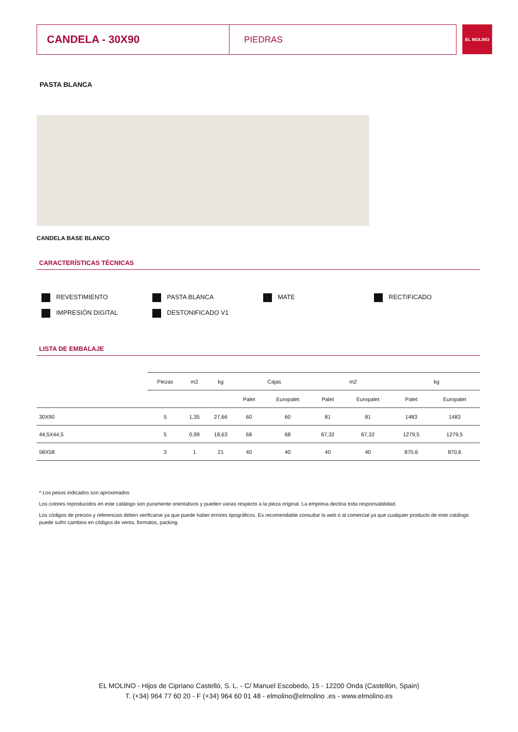CANDELA - 30X90
PIEDRAS
EL MOLINO
PASTA BLANCA
CANDELA BASE BLANCO
CARACTERÍSTICAS TÉCNICAS
REVESTIMIENTO
PASTA BLANCA
MATE
RECTIFICADO
IMPRESIÓN DIGITAL
DESTONIFICADO V1
LISTA DE EMBALAJE
| | Piezas | m2 | kg | Cajas | | m2 | | kg | |
| | | | | Palet | Europalet | Palet | Europalet | Palet | Europalet |
| 30X90 | 5 | 1,35 | 27,66 | 60 | 60 | 81 | 81 | 1483 | 1483 |
| 44,5X44,5 | 5 | 0,99 | 18,63 | 68 | 68 | 67,32 | 67,32 | 1279,5 | 1279,5 |
| 58X58 | 3 | 1 | 21 | 40 | 40 | 40 | 40 | 870,6 | 870,6 |
* Los pesos indicados son aproximados
Los colores reproducidos en este catálogo son puramente orientativos y pueden varias respecto a la pieza original. La empresa declina toda responsabilidad.
Los códigos de precios y referencias deben verificarse ya que puede haber errores tipográficos. Es recomendable consultar la web o al comercial ya que cualquier producto de este catálogo puede sufrir cambios en códigos de venta, formatos, packing.
EL MOLINO - Hijos de Cipriano Castelló, S. L. - C/ Manuel Escobedo, 15 - 12200 Onda (Castellón, Spain)
T. (+34) 964 77 60 20 - F (+34) 964 60 01 48 - elmolino@elmolino .es - www.elmolino.es